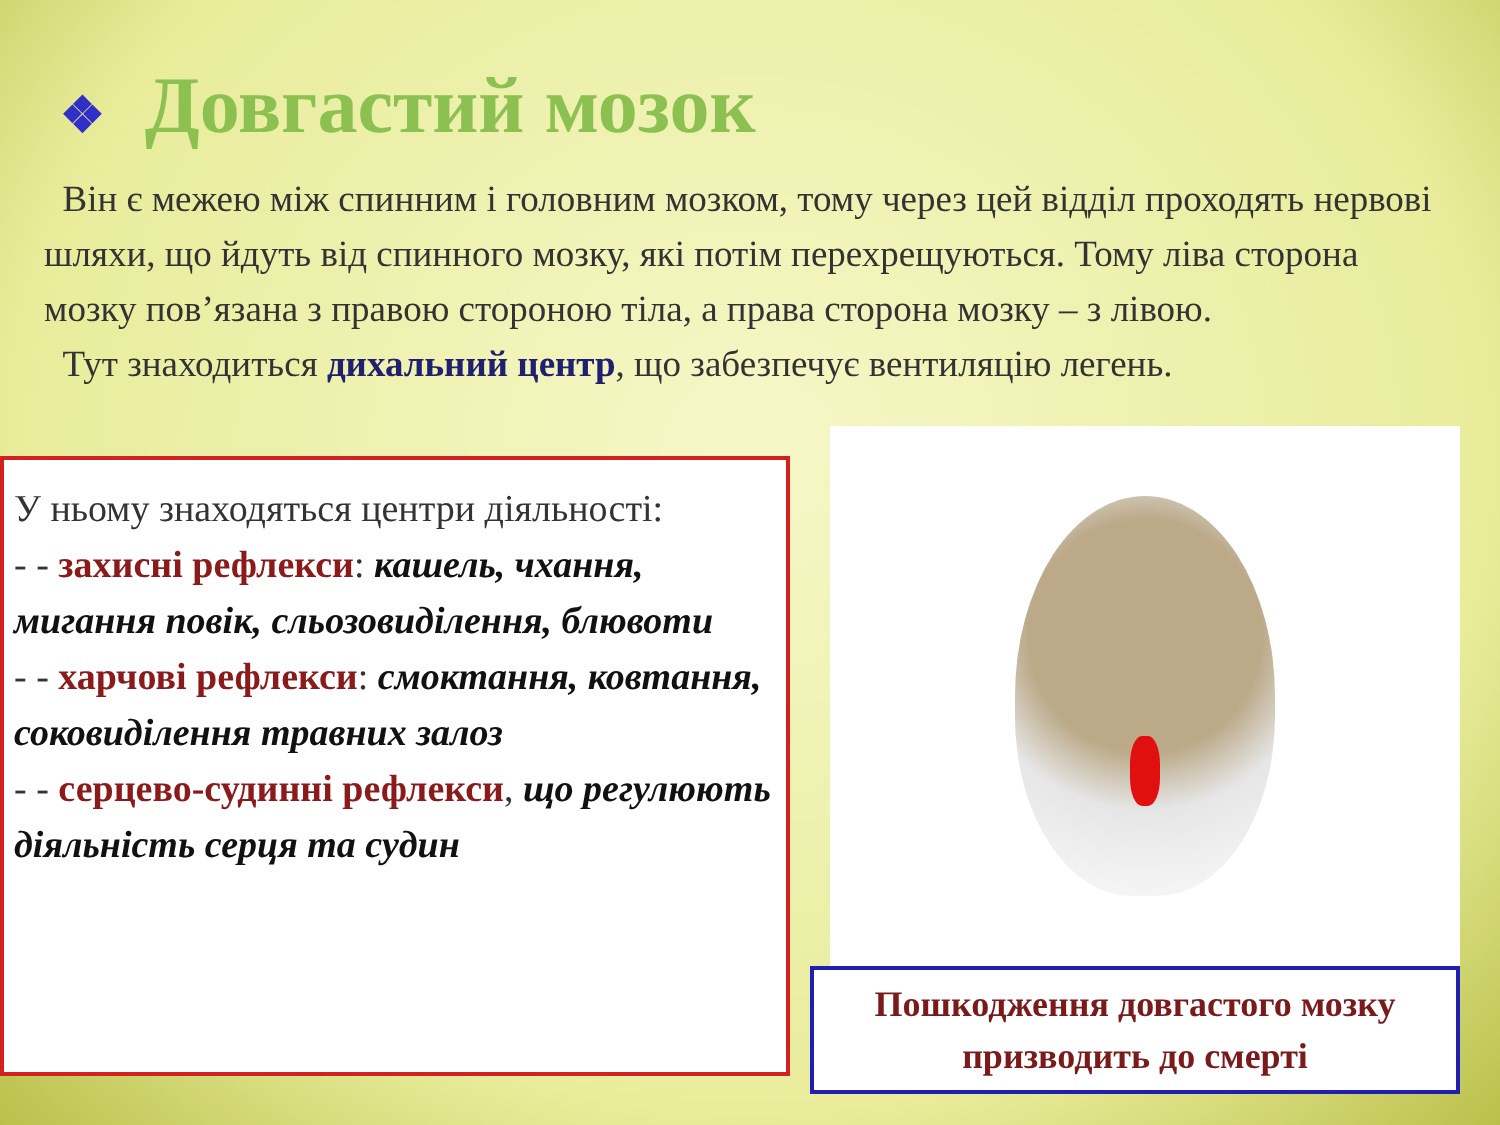❖ Довгастий мозок
Він є межею між спинним і головним мозком, тому через цей відділ проходять нервові шляхи, що йдуть від спинного мозку, які потім перехрещуються. Тому ліва сторона мозку пов’язана з правою стороною тіла, а права сторона мозку – з лівою.
Тут знаходиться дихальний центр, що забезпечує вентиляцію легень.
У ньому знаходяться центри діяльності:
- - захисні рефлекси: кашель, чхання, мигання повік, сльозовиділення, блювоти
- - харчові рефлекси: смоктання, ковтання, соковиділення травних залоз
- - серцево-судинні рефлекси, що регулюють діяльність серця та судин
Пошкодження довгастого мозку призводить до смерті